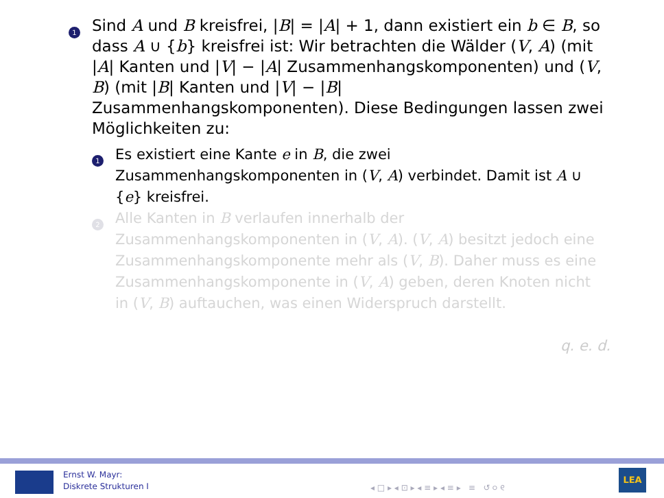1
Sind A und B kreisfrei, |B| = |A| + 1, dann existiert ein b ∈ B, so dass A ∪ {b} kreisfrei ist: Wir betrachten die Wälder (V, A) (mit |A| Kanten und |V| − |A| Zusammenhangskomponenten) und (V, B) (mit |B| Kanten und |V| − |B| Zusammenhangskomponenten). Diese Bedingungen lassen zwei Möglichkeiten zu:
1
Es existiert eine Kante e in B, die zwei Zusammenhangskomponenten in (V, A) verbindet. Damit ist A ∪ {e} kreisfrei.
2
Alle Kanten in B verlaufen innerhalb der Zusammenhangskomponenten in (V, A). (V, A) besitzt jedoch eine Zusammenhangskomponente mehr als (V, B). Daher muss es eine Zusammenhangskomponente in (V, A) geben, deren Knoten nicht in (V, B) auftauchen, was einen Widerspruch darstellt.
q. e. d.
Ernst W. Mayr:
Diskrete Strukturen I
◂ □ ▸ ◂ ⊡ ▸ ◂ ≡ ▸ ◂ ≡ ▸ ≡ ↺ ୦ ୧
LEA